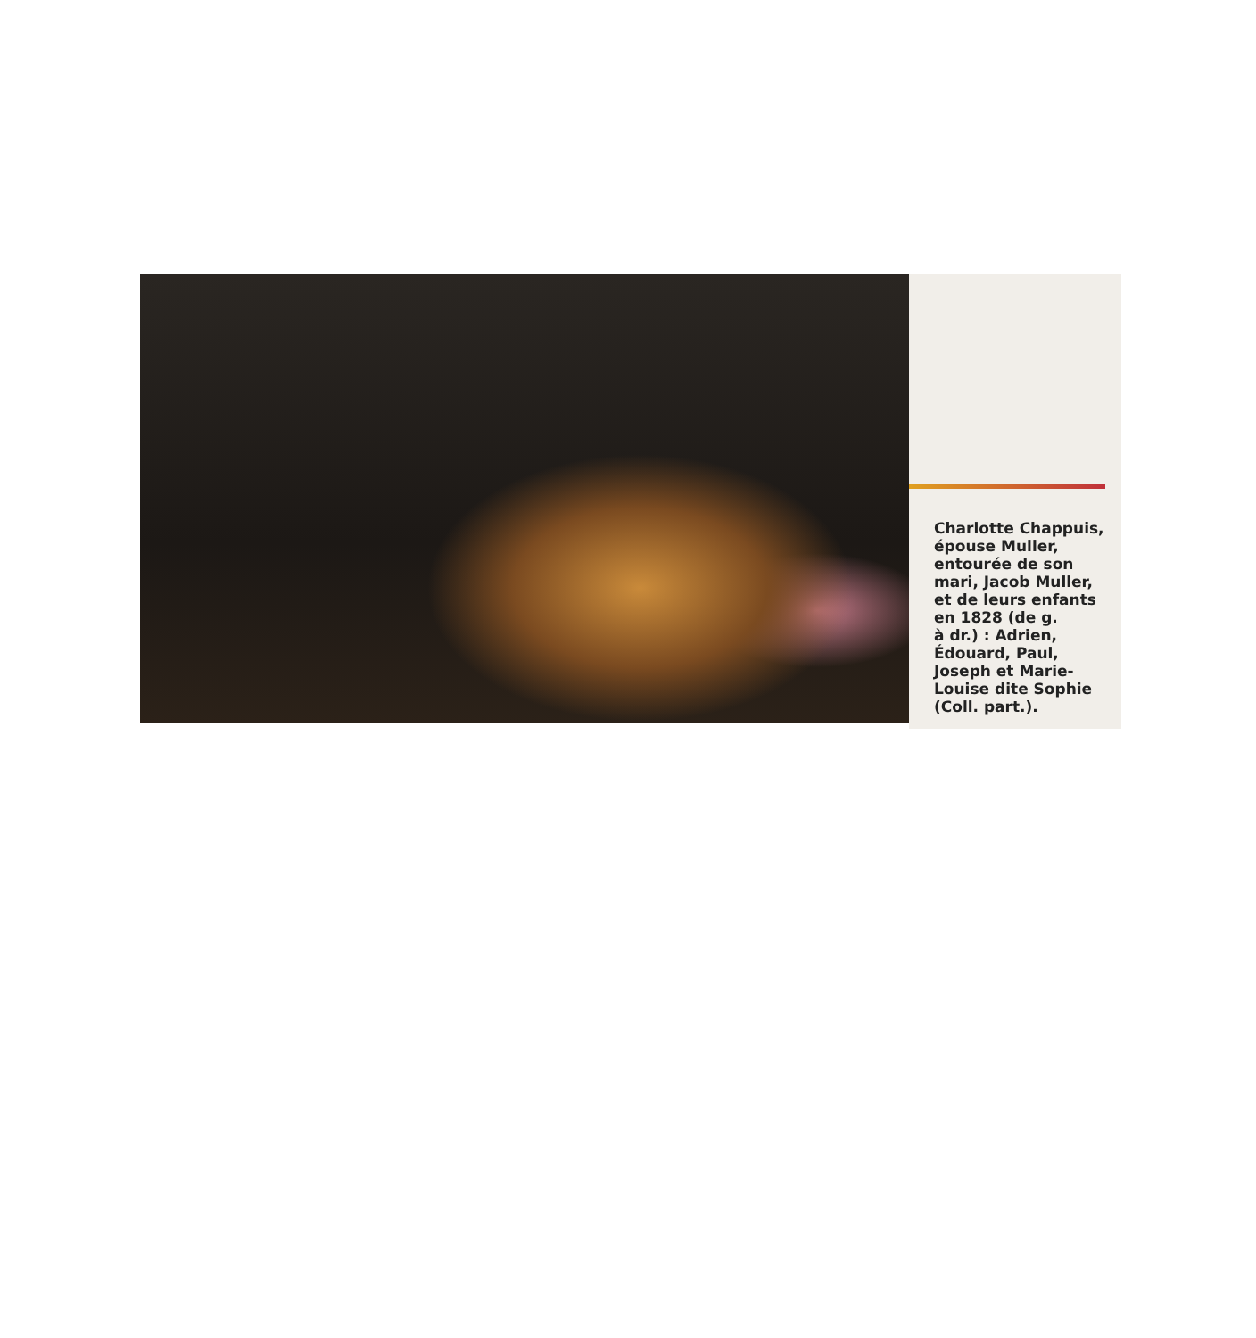Charlotte Chappuis,
épouse Muller,
entourée de son
mari, Jacob Muller,
et de leurs enfants
en 1828 (de g.
à dr.) : Adrien,
Édouard, Paul,
Joseph et Marie-
Louise dite Sophie
(Coll. part.).